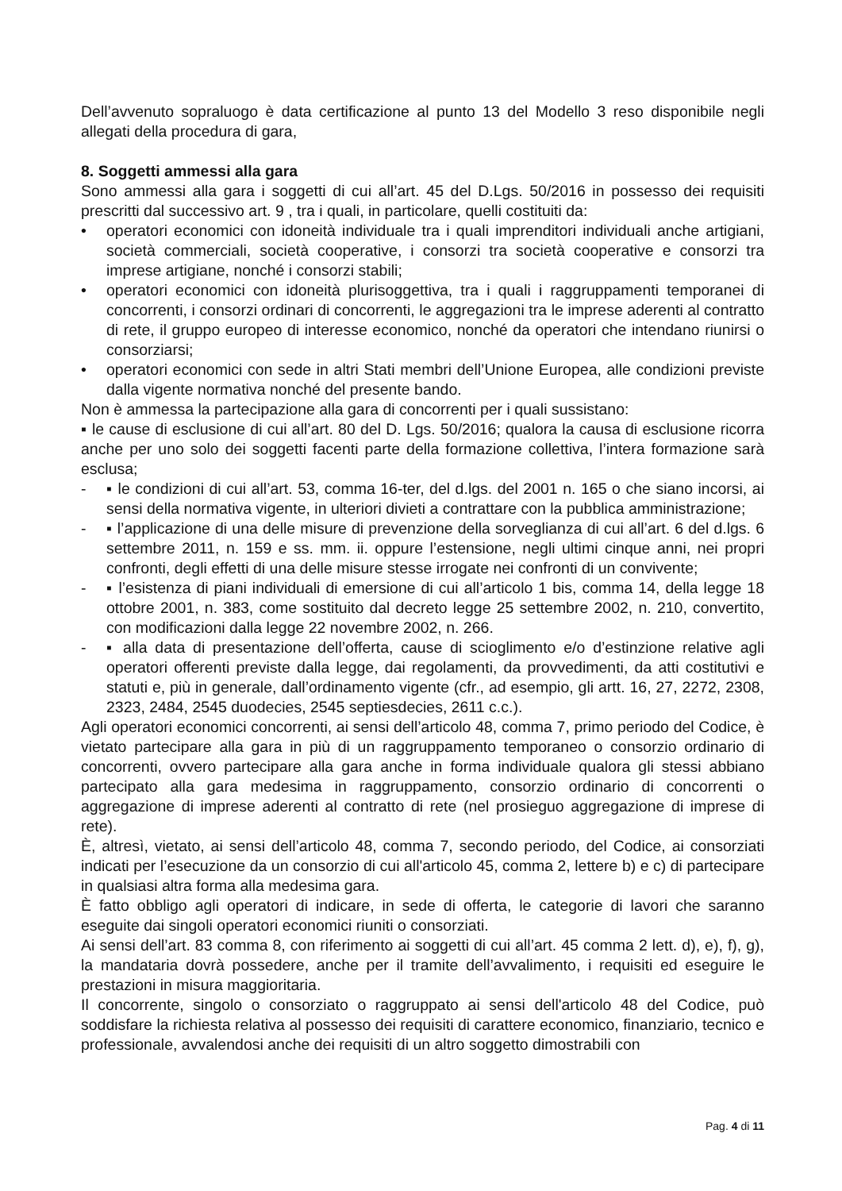Dell’avvenuto sopraluogo è data certificazione al punto 13 del Modello 3 reso disponibile negli allegati della procedura di gara,
8. Soggetti ammessi alla gara
Sono ammessi alla gara i soggetti di cui all’art. 45 del D.Lgs. 50/2016 in possesso dei requisiti prescritti dal successivo art. 9 , tra i quali, in particolare, quelli costituiti da:
• operatori economici con idoneità individuale tra i quali imprenditori individuali anche artigiani, società commerciali, società cooperative, i consorzi tra società cooperative e consorzi tra imprese artigiane, nonché i consorzi stabili;
• operatori economici con idoneità plurisoggettiva, tra i quali i raggruppamenti temporanei di concorrenti, i consorzi ordinari di concorrenti, le aggregazioni tra le imprese aderenti al contratto di rete, il gruppo europeo di interesse economico, nonché da operatori che intendano riunirsi o consorziarsi;
• operatori economici con sede in altri Stati membri dell’Unione Europea, alle condizioni previste dalla vigente normativa nonché del presente bando.
Non è ammessa la partecipazione alla gara di concorrenti per i quali sussistano:
▪ le cause di esclusione di cui all’art. 80 del D. Lgs. 50/2016; qualora la causa di esclusione ricorra anche per uno solo dei soggetti facenti parte della formazione collettiva, l’intera formazione sarà esclusa;
- ▪ le condizioni di cui all’art. 53, comma 16-ter, del d.lgs. del 2001 n. 165 o che siano incorsi, ai sensi della normativa vigente, in ulteriori divieti a contrattare con la pubblica amministrazione;
- ▪ l’applicazione di una delle misure di prevenzione della sorveglianza di cui all’art. 6 del d.lgs. 6 settembre 2011, n. 159 e ss. mm. ii. oppure l’estensione, negli ultimi cinque anni, nei propri confronti, degli effetti di una delle misure stesse irrogate nei confronti di un convivente;
- ▪ l’esistenza di piani individuali di emersione di cui all’articolo 1 bis, comma 14, della legge 18 ottobre 2001, n. 383, come sostituito dal decreto legge 25 settembre 2002, n. 210, convertito, con modificazioni dalla legge 22 novembre 2002, n. 266.
- ▪ alla data di presentazione dell’offerta, cause di scioglimento e/o d’estinzione relative agli operatori offerenti previste dalla legge, dai regolamenti, da provvedimenti, da atti costitutivi e statuti e, più in generale, dall’ordinamento vigente (cfr., ad esempio, gli artt. 16, 27, 2272, 2308, 2323, 2484, 2545 duodecies, 2545 septiesdecies, 2611 c.c.).
Agli operatori economici concorrenti, ai sensi dell’articolo 48, comma 7, primo periodo del Codice, è vietato partecipare alla gara in più di un raggruppamento temporaneo o consorzio ordinario di concorrenti, ovvero partecipare alla gara anche in forma individuale qualora gli stessi abbiano partecipato alla gara medesima in raggruppamento, consorzio ordinario di concorrenti o aggregazione di imprese aderenti al contratto di rete (nel prosieguo aggregazione di imprese di rete).
È, altresì, vietato, ai sensi dell’articolo 48, comma 7, secondo periodo, del Codice, ai consorziati indicati per l’esecuzione da un consorzio di cui all'articolo 45, comma 2, lettere b) e c) di partecipare in qualsiasi altra forma alla medesima gara.
È fatto obbligo agli operatori di indicare, in sede di offerta, le categorie di lavori che saranno eseguite dai singoli operatori economici riuniti o consorziati.
Ai sensi dell’art. 83 comma 8, con riferimento ai soggetti di cui all’art. 45 comma 2 lett. d), e), f), g), la mandataria dovrà possedere, anche per il tramite dell’avvalimento, i requisiti ed eseguire le prestazioni in misura maggioritaria.
Il concorrente, singolo o consorziato o raggruppato ai sensi dell'articolo 48 del Codice, può soddisfare la richiesta relativa al possesso dei requisiti di carattere economico, finanziario, tecnico e professionale, avvalendosi anche dei requisiti di un altro soggetto dimostrabili con
Pag. 4 di 11